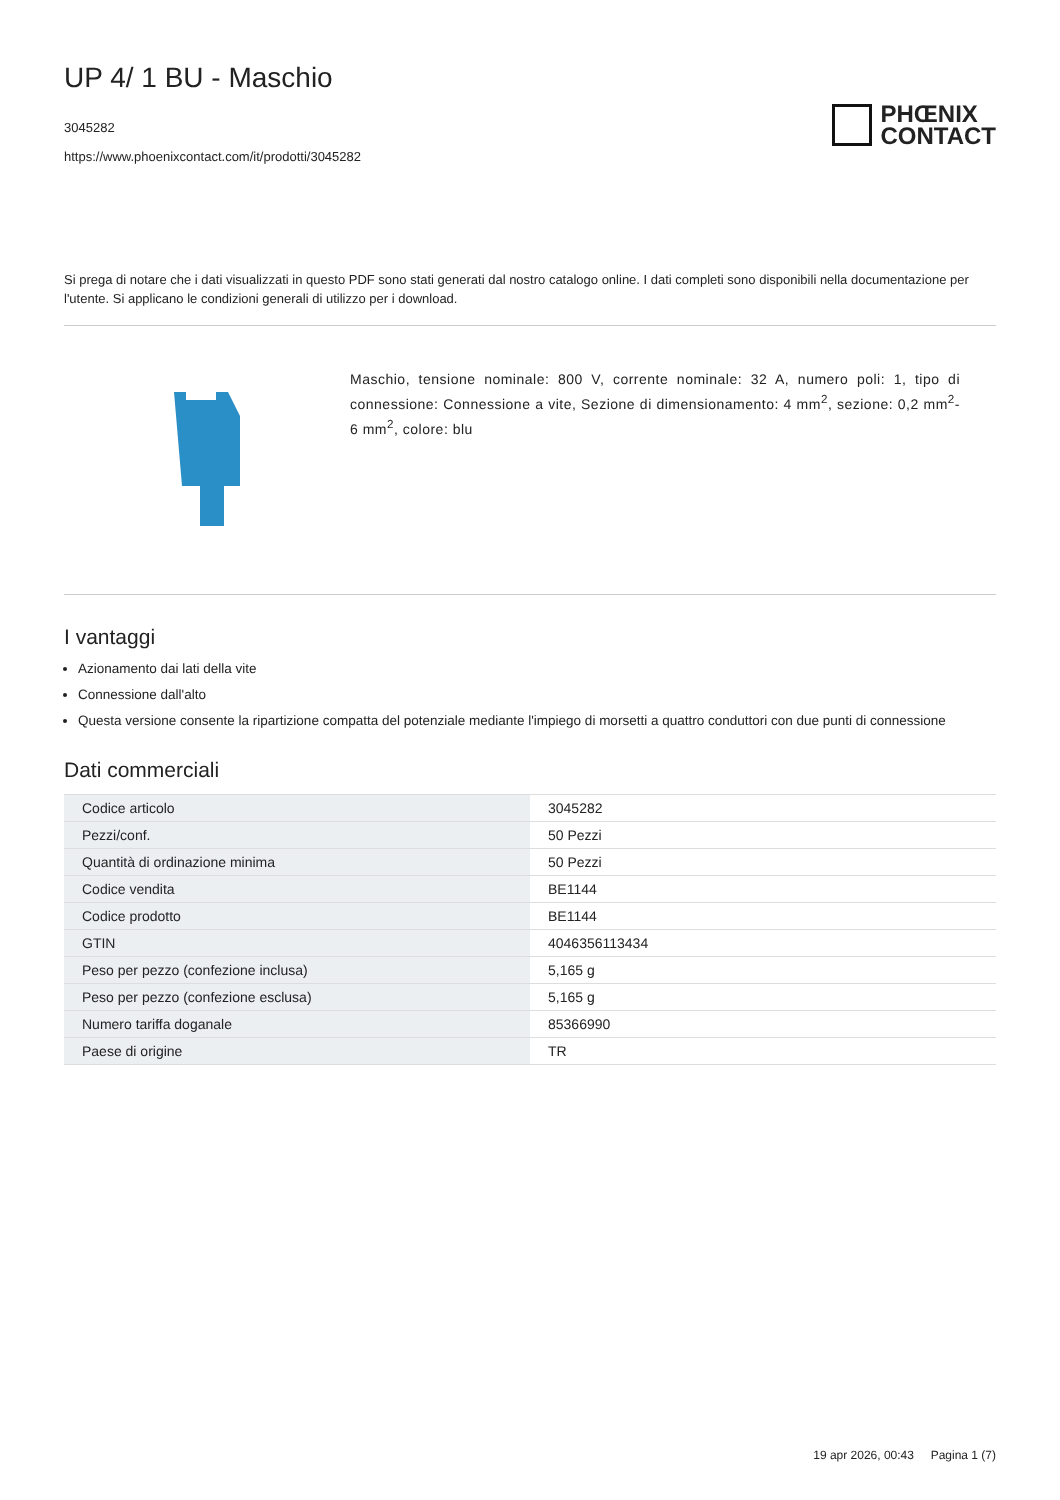UP 4/ 1 BU - Maschio
3045282
https://www.phoenixcontact.com/it/prodotti/3045282
PHŒNIX
CONTACT
Si prega di notare che i dati visualizzati in questo PDF sono stati generati dal nostro catalogo online. I dati completi sono disponibili nella documentazione per l'utente. Si applicano le condizioni generali di utilizzo per i download.
Maschio, tensione nominale: 800 V, corrente nominale: 32 A, numero poli: 1, tipo di connessione: Connessione a vite, Sezione di dimensionamento: 4 mm<sup>2</sup>, sezione: 0,2 mm<sup>2</sup>- 6 mm<sup>2</sup>, colore: blu
I vantaggi
Azionamento dai lati della vite
Connessione dall'alto
Questa versione consente la ripartizione compatta del potenziale mediante l'impiego di morsetti a quattro conduttori con due punti di connessione
Dati commerciali
| Codice articolo | 3045282 |
| Pezzi/conf. | 50 Pezzi |
| Quantità di ordinazione minima | 50 Pezzi |
| Codice vendita | BE1144 |
| Codice prodotto | BE1144 |
| GTIN | 4046356113434 |
| Peso per pezzo (confezione inclusa) | 5,165 g |
| Peso per pezzo (confezione esclusa) | 5,165 g |
| Numero tariffa doganale | 85366990 |
| Paese di origine | TR |
19 apr 2026, 00:43 Pagina 1 (7)